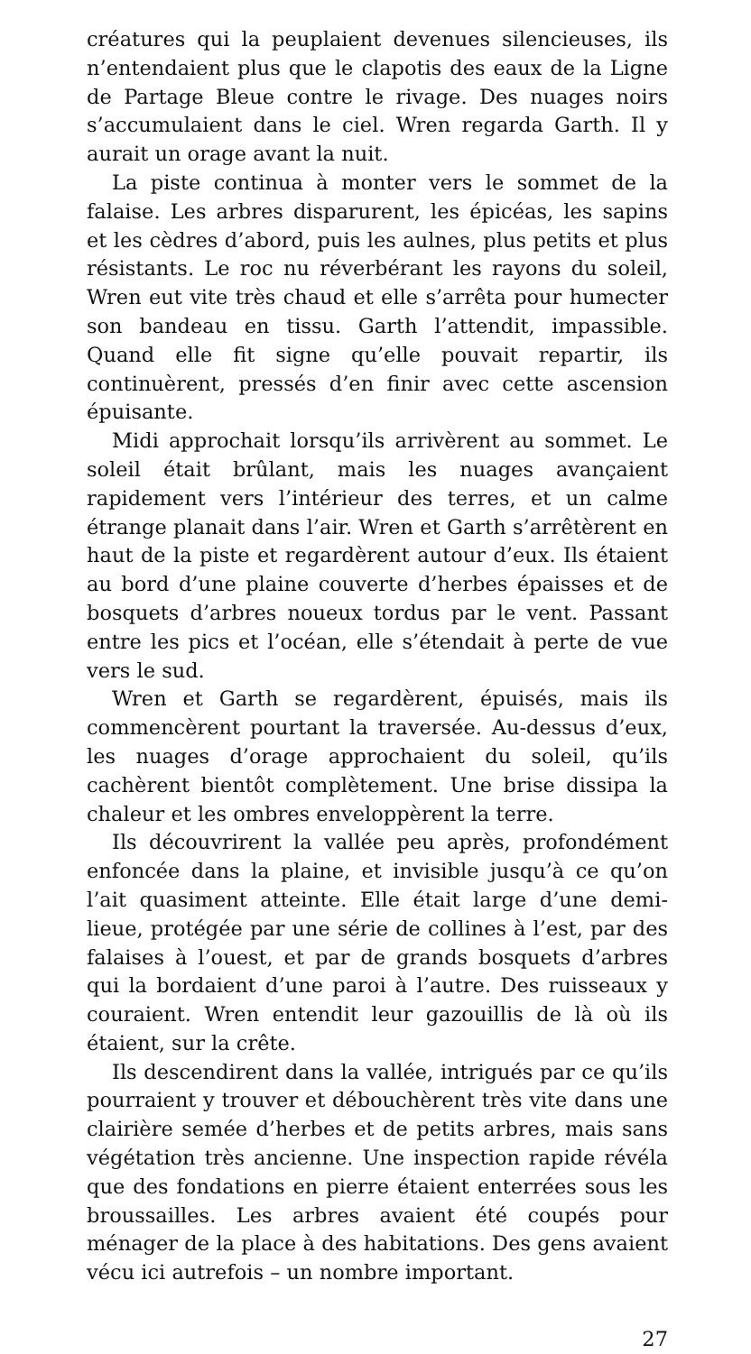créatures qui la peuplaient devenues silencieuses, ils n’entendaient plus que le clapotis des eaux de la Ligne de Partage Bleue contre le rivage. Des nuages noirs s’accumulaient dans le ciel. Wren regarda Garth. Il y aurait un orage avant la nuit.
La piste continua à monter vers le sommet de la falaise. Les arbres disparurent, les épicéas, les sapins et les cèdres d’abord, puis les aulnes, plus petits et plus résistants. Le roc nu réverbérant les rayons du soleil, Wren eut vite très chaud et elle s’arrêta pour humecter son bandeau en tissu. Garth l’attendit, impassible. Quand elle fit signe qu’elle pouvait repartir, ils continuèrent, pressés d’en finir avec cette ascension épuisante.
Midi approchait lorsqu’ils arrivèrent au sommet. Le soleil était brûlant, mais les nuages avançaient rapidement vers l’intérieur des terres, et un calme étrange planait dans l’air. Wren et Garth s’arrêtèrent en haut de la piste et regardèrent autour d’eux. Ils étaient au bord d’une plaine couverte d’herbes épaisses et de bosquets d’arbres noueux tordus par le vent. Passant entre les pics et l’océan, elle s’étendait à perte de vue vers le sud.
Wren et Garth se regardèrent, épuisés, mais ils commencèrent pourtant la traversée. Au-dessus d’eux, les nuages d’orage approchaient du soleil, qu’ils cachèrent bientôt complètement. Une brise dissipa la chaleur et les ombres enveloppèrent la terre.
Ils découvrirent la vallée peu après, profondément enfoncée dans la plaine, et invisible jusqu’à ce qu’on l’ait quasiment atteinte. Elle était large d’une demi-lieue, protégée par une série de collines à l’est, par des falaises à l’ouest, et par de grands bosquets d’arbres qui la bordaient d’une paroi à l’autre. Des ruisseaux y couraient. Wren entendit leur gazouillis de là où ils étaient, sur la crête.
Ils descendirent dans la vallée, intrigués par ce qu’ils pourraient y trouver et débouchèrent très vite dans une clairière semée d’herbes et de petits arbres, mais sans végétation très ancienne. Une inspection rapide révéla que des fondations en pierre étaient enterrées sous les broussailles. Les arbres avaient été coupés pour ménager de la place à des habitations. Des gens avaient vécu ici autrefois – un nombre important.
27